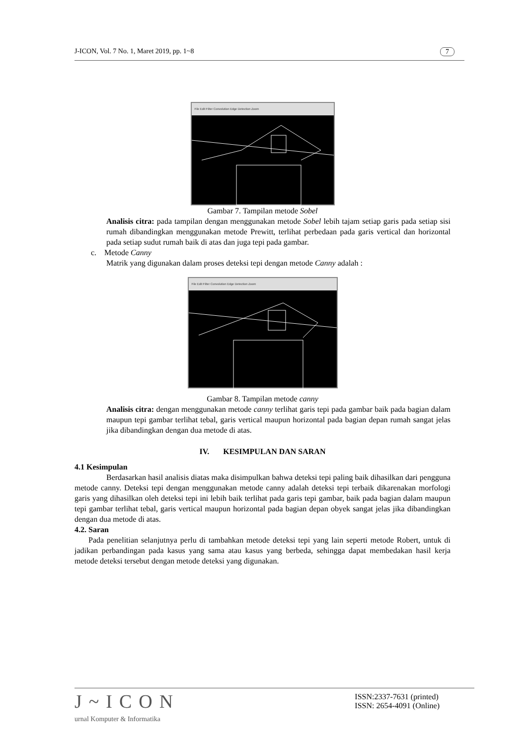J-ICON, Vol. 7 No. 1, Maret 2019, pp. 1~8 7
File Edit Filter Convolution Edge Detection Zoom
Gambar 7. Tampilan metode Sobel
Analisis citra: pada tampilan dengan menggunakan metode Sobel lebih tajam setiap garis pada setiap sisi rumah dibandingkan menggunakan metode Prewitt, terlihat perbedaan pada garis vertical dan horizontal pada setiap sudut rumah baik di atas dan juga tepi pada gambar.
c. Metode Canny
Matrik yang digunakan dalam proses deteksi tepi dengan metode Canny adalah :
File Edit Filter Convolution Edge Detection Zoom
Gambar 8. Tampilan metode canny
Analisis citra: dengan menggunakan metode canny terlihat garis tepi pada gambar baik pada bagian dalam maupun tepi gambar terlihat tebal, garis vertical maupun horizontal pada bagian depan rumah sangat jelas jika dibandingkan dengan dua metode di atas.
IV. KESIMPULAN DAN SARAN
4.1 Kesimpulan
Berdasarkan hasil analisis diatas maka disimpulkan bahwa deteksi tepi paling baik dihasilkan dari pengguna metode canny. Deteksi tepi dengan menggunakan metode canny adalah deteksi tepi terbaik dikarenakan morfologi garis yang dihasilkan oleh deteksi tepi ini lebih baik terlihat pada garis tepi gambar, baik pada bagian dalam maupun tepi gambar terlihat tebal, garis vertical maupun horizontal pada bagian depan obyek sangat jelas jika dibandingkan dengan dua metode di atas.
4.2. Saran
Pada penelitian selanjutnya perlu di tambahkan metode deteksi tepi yang lain seperti metode Robert, untuk di jadikan perbandingan pada kasus yang sama atau kasus yang berbeda, sehingga dapat membedakan hasil kerja metode deteksi tersebut dengan metode deteksi yang digunakan.
J~ICON
urnal Komputer & Informatika
ISSN:2337-7631 (printed)
ISSN: 2654-4091 (Online)